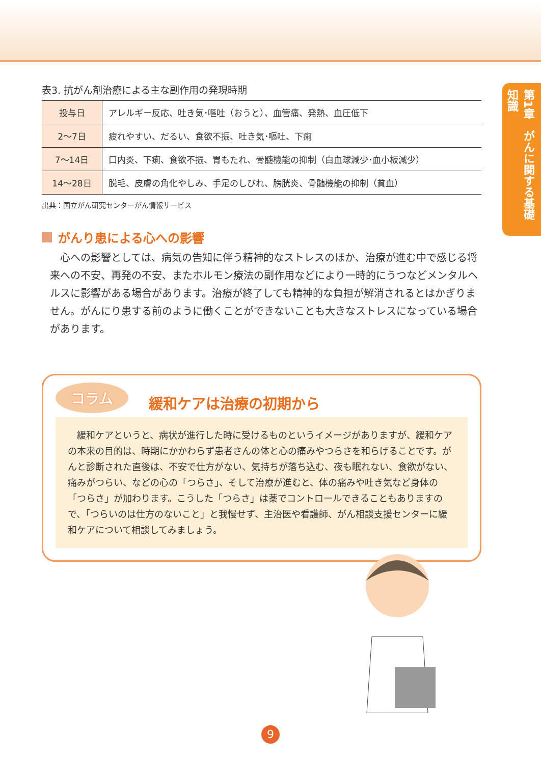第1章　がんに関する基礎知識
表3. 抗がん剤治療による主な副作用の発現時期
| 投与日 | アレルギー反応、吐き気･嘔吐（おうと）、血管痛、発熱、血圧低下 |
| 2～7日 | 疲れやすい、だるい、食欲不振、吐き気･嘔吐、下痢 |
| 7～14日 | 口内炎、下痢、食欲不振、胃もたれ、骨髄機能の抑制（白血球減少･血小板減少） |
| 14～28日 | 脱毛、皮膚の角化やしみ、手足のしびれ、膀胱炎、骨髄機能の抑制（貧血） |
出典：国立がん研究センターがん情報サービス
がんり患による心への影響
心への影響としては、病気の告知に伴う精神的なストレスのほか、治療が進む中で感じる将来への不安、再発の不安、またホルモン療法の副作用などにより一時的にうつなどメンタルヘルスに影響がある場合があります。治療が終了しても精神的な負担が解消されるとはかぎりません。がんにり患する前のように働くことができないことも大きなストレスになっている場合があります。
コラム
緩和ケアは治療の初期から
緩和ケアというと、病状が進行した時に受けるものというイメージがありますが、緩和ケアの本来の目的は、時期にかかわらず患者さんの体と心の痛みやつらさを和らげることです。がんと診断された直後は、不安で仕方がない、気持ちが落ち込む、夜も眠れない、食欲がない、痛みがつらい、などの心の「つらさ」、そして治療が進むと、体の痛みや吐き気など身体の「つらさ」が加わります。こうした「つらさ」は薬でコントロールできることもありますので、「つらいのは仕方のないこと」と我慢せず、主治医や看護師、がん相談支援センターに緩和ケアについて相談してみましょう。
9